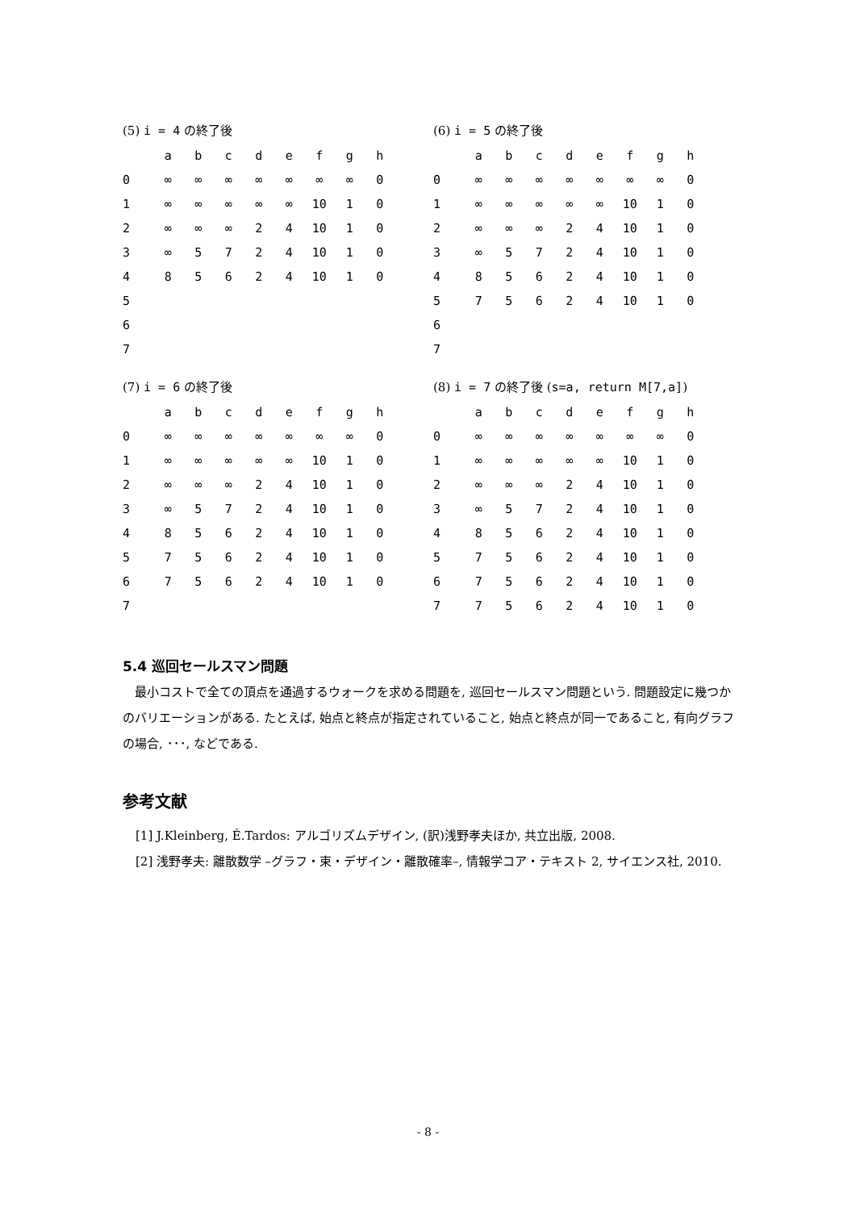(5) i = 4 の終了後
| | a | b | c | d | e | f | g | h |
| --- | --- | --- | --- | --- | --- | --- | --- | --- |
| 0 | ∞ | ∞ | ∞ | ∞ | ∞ | ∞ | ∞ | 0 |
| 1 | ∞ | ∞ | ∞ | ∞ | ∞ | 10 | 1 | 0 |
| 2 | ∞ | ∞ | ∞ | 2 | 4 | 10 | 1 | 0 |
| 3 | ∞ | 5 | 7 | 2 | 4 | 10 | 1 | 0 |
| 4 | 8 | 5 | 6 | 2 | 4 | 10 | 1 | 0 |
| 5 | | | | | | | | |
| 6 | | | | | | | | |
| 7 | | | | | | | | |
(6) i = 5 の終了後
| | a | b | c | d | e | f | g | h |
| --- | --- | --- | --- | --- | --- | --- | --- | --- |
| 0 | ∞ | ∞ | ∞ | ∞ | ∞ | ∞ | ∞ | 0 |
| 1 | ∞ | ∞ | ∞ | ∞ | ∞ | 10 | 1 | 0 |
| 2 | ∞ | ∞ | ∞ | 2 | 4 | 10 | 1 | 0 |
| 3 | ∞ | 5 | 7 | 2 | 4 | 10 | 1 | 0 |
| 4 | 8 | 5 | 6 | 2 | 4 | 10 | 1 | 0 |
| 5 | 7 | 5 | 6 | 2 | 4 | 10 | 1 | 0 |
| 6 | | | | | | | | |
| 7 | | | | | | | | |
(7) i = 6 の終了後
| | a | b | c | d | e | f | g | h |
| --- | --- | --- | --- | --- | --- | --- | --- | --- |
| 0 | ∞ | ∞ | ∞ | ∞ | ∞ | ∞ | ∞ | 0 |
| 1 | ∞ | ∞ | ∞ | ∞ | ∞ | 10 | 1 | 0 |
| 2 | ∞ | ∞ | ∞ | 2 | 4 | 10 | 1 | 0 |
| 3 | ∞ | 5 | 7 | 2 | 4 | 10 | 1 | 0 |
| 4 | 8 | 5 | 6 | 2 | 4 | 10 | 1 | 0 |
| 5 | 7 | 5 | 6 | 2 | 4 | 10 | 1 | 0 |
| 6 | 7 | 5 | 6 | 2 | 4 | 10 | 1 | 0 |
| 7 | | | | | | | | |
(8) i = 7 の終了後 (s=a, return M[7,a])
| | a | b | c | d | e | f | g | h |
| --- | --- | --- | --- | --- | --- | --- | --- | --- |
| 0 | ∞ | ∞ | ∞ | ∞ | ∞ | ∞ | ∞ | 0 |
| 1 | ∞ | ∞ | ∞ | ∞ | ∞ | 10 | 1 | 0 |
| 2 | ∞ | ∞ | ∞ | 2 | 4 | 10 | 1 | 0 |
| 3 | ∞ | 5 | 7 | 2 | 4 | 10 | 1 | 0 |
| 4 | 8 | 5 | 6 | 2 | 4 | 10 | 1 | 0 |
| 5 | 7 | 5 | 6 | 2 | 4 | 10 | 1 | 0 |
| 6 | 7 | 5 | 6 | 2 | 4 | 10 | 1 | 0 |
| 7 | 7 | 5 | 6 | 2 | 4 | 10 | 1 | 0 |
5.4 巡回セールスマン問題
最小コストで全ての頂点を通過するウォークを求める問題を, 巡回セールスマン問題という. 問題設定に幾つかのバリエーションがある. たとえば, 始点と終点が指定されていること, 始点と終点が同一であること, 有向グラフの場合, ･･･, などである.
参考文献
[1] J.Kleinberg, É.Tardos: アルゴリズムデザイン, (訳)浅野孝夫ほか, 共立出版, 2008.
[2] 浅野孝夫: 離散数学 –グラフ・束・デザイン・離散確率–, 情報学コア・テキスト 2, サイエンス社, 2010.
- 8 -